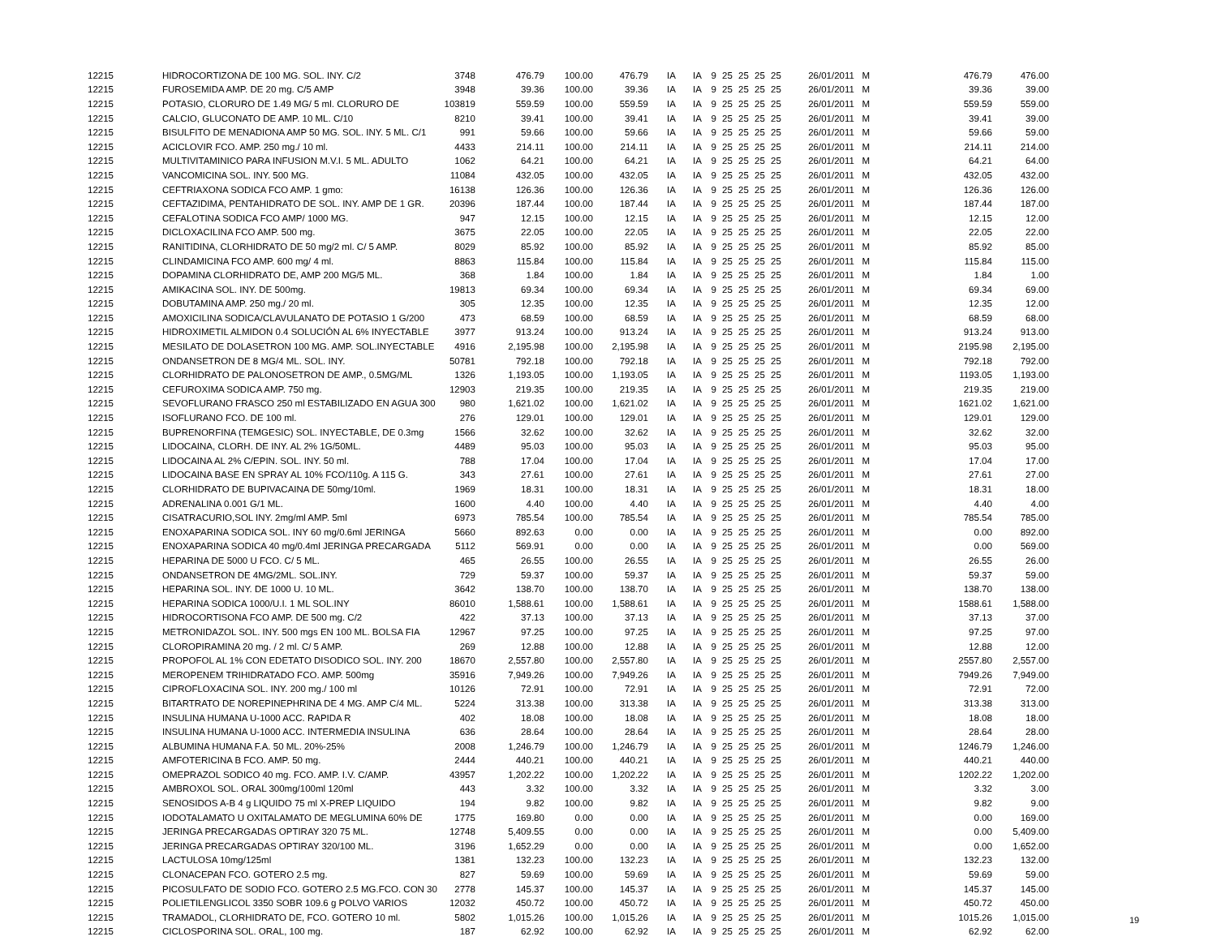| 12215 | HIDROCORTIZONA DE 100 MG. SOL. INY. C/2 | 3748 | 476.79 | 100.00 | 476.79 | IA | IA | 9 | 25 | 25 | 25 | 25 | 26/01/2011 | M | 476.79 | 476.00 |
| 12215 | FUROSEMIDA AMP. DE 20 mg. C/5 AMP | 3948 | 39.36 | 100.00 | 39.36 | IA | IA | 9 | 25 | 25 | 25 | 25 | 26/01/2011 | M | 39.36 | 39.00 |
| 12215 | POTASIO, CLORURO DE 1.49 MG/ 5 ml. CLORURO DE | 103819 | 559.59 | 100.00 | 559.59 | IA | IA | 9 | 25 | 25 | 25 | 25 | 26/01/2011 | M | 559.59 | 559.00 |
| 12215 | CALCIO, GLUCONATO DE AMP. 10 ML. C/10 | 8210 | 39.41 | 100.00 | 39.41 | IA | IA | 9 | 25 | 25 | 25 | 25 | 26/01/2011 | M | 39.41 | 39.00 |
| 12215 | BISULFITO DE MENADIONA AMP 50 MG. SOL. INY. 5 ML. C/1 | 991 | 59.66 | 100.00 | 59.66 | IA | IA | 9 | 25 | 25 | 25 | 25 | 26/01/2011 | M | 59.66 | 59.00 |
| 12215 | ACICLOVIR FCO. AMP. 250 mg./ 10 ml. | 4433 | 214.11 | 100.00 | 214.11 | IA | IA | 9 | 25 | 25 | 25 | 25 | 26/01/2011 | M | 214.11 | 214.00 |
| 12215 | MULTIVITAMINICO PARA INFUSION M.V.I. 5 ML. ADULTO | 1062 | 64.21 | 100.00 | 64.21 | IA | IA | 9 | 25 | 25 | 25 | 25 | 26/01/2011 | M | 64.21 | 64.00 |
| 12215 | VANCOMICINA SOL. INY. 500 MG. | 11084 | 432.05 | 100.00 | 432.05 | IA | IA | 9 | 25 | 25 | 25 | 25 | 26/01/2011 | M | 432.05 | 432.00 |
| 12215 | CEFTRIAXONA SODICA FCO AMP. 1 gmo: | 16138 | 126.36 | 100.00 | 126.36 | IA | IA | 9 | 25 | 25 | 25 | 25 | 26/01/2011 | M | 126.36 | 126.00 |
| 12215 | CEFTAZIDIMA, PENTAHIDRATO DE SOL. INY. AMP DE 1 GR. | 20396 | 187.44 | 100.00 | 187.44 | IA | IA | 9 | 25 | 25 | 25 | 25 | 26/01/2011 | M | 187.44 | 187.00 |
| 12215 | CEFALOTINA SODICA FCO AMP/ 1000 MG. | 947 | 12.15 | 100.00 | 12.15 | IA | IA | 9 | 25 | 25 | 25 | 25 | 26/01/2011 | M | 12.15 | 12.00 |
| 12215 | DICLOXACILINA FCO AMP. 500 mg. | 3675 | 22.05 | 100.00 | 22.05 | IA | IA | 9 | 25 | 25 | 25 | 25 | 26/01/2011 | M | 22.05 | 22.00 |
| 12215 | RANITIDINA, CLORHIDRATO DE 50 mg/2 ml. C/ 5 AMP. | 8029 | 85.92 | 100.00 | 85.92 | IA | IA | 9 | 25 | 25 | 25 | 25 | 26/01/2011 | M | 85.92 | 85.00 |
| 12215 | CLINDAMICINA FCO AMP. 600 mg/ 4 ml. | 8863 | 115.84 | 100.00 | 115.84 | IA | IA | 9 | 25 | 25 | 25 | 25 | 26/01/2011 | M | 115.84 | 115.00 |
| 12215 | DOPAMINA CLORHIDRATO DE, AMP 200 MG/5 ML. | 368 | 1.84 | 100.00 | 1.84 | IA | IA | 9 | 25 | 25 | 25 | 25 | 26/01/2011 | M | 1.84 | 1.00 |
| 12215 | AMIKACINA SOL. INY. DE 500mg. | 19813 | 69.34 | 100.00 | 69.34 | IA | IA | 9 | 25 | 25 | 25 | 25 | 26/01/2011 | M | 69.34 | 69.00 |
| 12215 | DOBUTAMINA AMP. 250 mg./ 20 ml. | 305 | 12.35 | 100.00 | 12.35 | IA | IA | 9 | 25 | 25 | 25 | 25 | 26/01/2011 | M | 12.35 | 12.00 |
| 12215 | AMOXICILINA SODICA/CLAVULANATO DE POTASIO 1 G/200 | 473 | 68.59 | 100.00 | 68.59 | IA | IA | 9 | 25 | 25 | 25 | 25 | 26/01/2011 | M | 68.59 | 68.00 |
| 12215 | HIDROXIMETIL ALMIDON 0.4 SOLUCIÓN AL 6% INYECTABLE | 3977 | 913.24 | 100.00 | 913.24 | IA | IA | 9 | 25 | 25 | 25 | 25 | 26/01/2011 | M | 913.24 | 913.00 |
| 12215 | MESILATO DE DOLASETRON 100 MG. AMP. SOL.INYECTABLE | 4916 | 2,195.98 | 100.00 | 2,195.98 | IA | IA | 9 | 25 | 25 | 25 | 25 | 26/01/2011 | M | 2195.98 | 2,195.00 |
| 12215 | ONDANSETRON DE 8 MG/4 ML. SOL. INY. | 50781 | 792.18 | 100.00 | 792.18 | IA | IA | 9 | 25 | 25 | 25 | 25 | 26/01/2011 | M | 792.18 | 792.00 |
| 12215 | CLORHIDRATO DE PALONOSETRON DE AMP., 0.5MG/ML | 1326 | 1,193.05 | 100.00 | 1,193.05 | IA | IA | 9 | 25 | 25 | 25 | 25 | 26/01/2011 | M | 1193.05 | 1,193.00 |
| 12215 | CEFUROXIMA SODICA AMP. 750 mg. | 12903 | 219.35 | 100.00 | 219.35 | IA | IA | 9 | 25 | 25 | 25 | 25 | 26/01/2011 | M | 219.35 | 219.00 |
| 12215 | SEVOFLURANO FRASCO 250 ml ESTABILIZADO EN AGUA 300 | 980 | 1,621.02 | 100.00 | 1,621.02 | IA | IA | 9 | 25 | 25 | 25 | 25 | 26/01/2011 | M | 1621.02 | 1,621.00 |
| 12215 | ISOFLURANO FCO. DE 100 ml. | 276 | 129.01 | 100.00 | 129.01 | IA | IA | 9 | 25 | 25 | 25 | 25 | 26/01/2011 | M | 129.01 | 129.00 |
| 12215 | BUPRENORFINA (TEMGESIC) SOL. INYECTABLE, DE 0.3mg | 1566 | 32.62 | 100.00 | 32.62 | IA | IA | 9 | 25 | 25 | 25 | 25 | 26/01/2011 | M | 32.62 | 32.00 |
| 12215 | LIDOCAINA, CLORH. DE INY. AL 2% 1G/50ML. | 4489 | 95.03 | 100.00 | 95.03 | IA | IA | 9 | 25 | 25 | 25 | 25 | 26/01/2011 | M | 95.03 | 95.00 |
| 12215 | LIDOCAINA AL 2% C/EPIN. SOL. INY. 50 ml. | 788 | 17.04 | 100.00 | 17.04 | IA | IA | 9 | 25 | 25 | 25 | 25 | 26/01/2011 | M | 17.04 | 17.00 |
| 12215 | LIDOCAINA BASE EN SPRAY AL 10% FCO/110g. A 115 G. | 343 | 27.61 | 100.00 | 27.61 | IA | IA | 9 | 25 | 25 | 25 | 25 | 26/01/2011 | M | 27.61 | 27.00 |
| 12215 | CLORHIDRATO DE BUPIVACAINA DE 50mg/10ml. | 1969 | 18.31 | 100.00 | 18.31 | IA | IA | 9 | 25 | 25 | 25 | 25 | 26/01/2011 | M | 18.31 | 18.00 |
| 12215 | ADRENALINA 0.001 G/1 ML. | 1600 | 4.40 | 100.00 | 4.40 | IA | IA | 9 | 25 | 25 | 25 | 25 | 26/01/2011 | M | 4.40 | 4.00 |
| 12215 | CISATRACURIO,SOL INY. 2mg/ml AMP. 5ml | 6973 | 785.54 | 100.00 | 785.54 | IA | IA | 9 | 25 | 25 | 25 | 25 | 26/01/2011 | M | 785.54 | 785.00 |
| 12215 | ENOXAPARINA SODICA SOL. INY 60 mg/0.6ml JERINGA | 5660 | 892.63 | 0.00 | 0.00 | IA | IA | 9 | 25 | 25 | 25 | 25 | 26/01/2011 | M | 0.00 | 892.00 |
| 12215 | ENOXAPARINA SODICA 40 mg/0.4ml JERINGA PRECARGADA | 5112 | 569.91 | 0.00 | 0.00 | IA | IA | 9 | 25 | 25 | 25 | 25 | 26/01/2011 | M | 0.00 | 569.00 |
| 12215 | HEPARINA DE 5000 U FCO. C/ 5 ML. | 465 | 26.55 | 100.00 | 26.55 | IA | IA | 9 | 25 | 25 | 25 | 25 | 26/01/2011 | M | 26.55 | 26.00 |
| 12215 | ONDANSETRON DE 4MG/2ML. SOL.INY. | 729 | 59.37 | 100.00 | 59.37 | IA | IA | 9 | 25 | 25 | 25 | 25 | 26/01/2011 | M | 59.37 | 59.00 |
| 12215 | HEPARINA SOL. INY. DE 1000 U. 10 ML. | 3642 | 138.70 | 100.00 | 138.70 | IA | IA | 9 | 25 | 25 | 25 | 25 | 26/01/2011 | M | 138.70 | 138.00 |
| 12215 | HEPARINA SODICA 1000/U.I. 1 ML SOL.INY | 86010 | 1,588.61 | 100.00 | 1,588.61 | IA | IA | 9 | 25 | 25 | 25 | 25 | 26/01/2011 | M | 1588.61 | 1,588.00 |
| 12215 | HIDROCORTISONA FCO AMP. DE 500 mg. C/2 | 422 | 37.13 | 100.00 | 37.13 | IA | IA | 9 | 25 | 25 | 25 | 25 | 26/01/2011 | M | 37.13 | 37.00 |
| 12215 | METRONIDAZOL SOL. INY. 500 mgs EN 100 ML. BOLSA FIA | 12967 | 97.25 | 100.00 | 97.25 | IA | IA | 9 | 25 | 25 | 25 | 25 | 26/01/2011 | M | 97.25 | 97.00 |
| 12215 | CLOROPIRAMINA 20 mg. / 2 ml. C/ 5 AMP. | 269 | 12.88 | 100.00 | 12.88 | IA | IA | 9 | 25 | 25 | 25 | 25 | 26/01/2011 | M | 12.88 | 12.00 |
| 12215 | PROPOFOL AL 1% CON EDETATO DISODICO SOL. INY. 200 | 18670 | 2,557.80 | 100.00 | 2,557.80 | IA | IA | 9 | 25 | 25 | 25 | 25 | 26/01/2011 | M | 2557.80 | 2,557.00 |
| 12215 | MEROPENEM TRIHIDRATADO FCO. AMP. 500mg | 35916 | 7,949.26 | 100.00 | 7,949.26 | IA | IA | 9 | 25 | 25 | 25 | 25 | 26/01/2011 | M | 7949.26 | 7,949.00 |
| 12215 | CIPROFLOXACINA SOL. INY. 200 mg./ 100 ml | 10126 | 72.91 | 100.00 | 72.91 | IA | IA | 9 | 25 | 25 | 25 | 25 | 26/01/2011 | M | 72.91 | 72.00 |
| 12215 | BITARTRATO DE NOREPINEPHRINA DE 4 MG. AMP C/4 ML. | 5224 | 313.38 | 100.00 | 313.38 | IA | IA | 9 | 25 | 25 | 25 | 25 | 26/01/2011 | M | 313.38 | 313.00 |
| 12215 | INSULINA HUMANA U-1000 ACC. RAPIDA R | 402 | 18.08 | 100.00 | 18.08 | IA | IA | 9 | 25 | 25 | 25 | 25 | 26/01/2011 | M | 18.08 | 18.00 |
| 12215 | INSULINA HUMANA U-1000 ACC. INTERMEDIA INSULINA | 636 | 28.64 | 100.00 | 28.64 | IA | IA | 9 | 25 | 25 | 25 | 25 | 26/01/2011 | M | 28.64 | 28.00 |
| 12215 | ALBUMINA HUMANA F.A. 50 ML. 20%-25% | 2008 | 1,246.79 | 100.00 | 1,246.79 | IA | IA | 9 | 25 | 25 | 25 | 25 | 26/01/2011 | M | 1246.79 | 1,246.00 |
| 12215 | AMFOTERICINA B FCO. AMP. 50 mg. | 2444 | 440.21 | 100.00 | 440.21 | IA | IA | 9 | 25 | 25 | 25 | 25 | 26/01/2011 | M | 440.21 | 440.00 |
| 12215 | OMEPRAZOL SODICO 40 mg. FCO. AMP. I.V. C/AMP. | 43957 | 1,202.22 | 100.00 | 1,202.22 | IA | IA | 9 | 25 | 25 | 25 | 25 | 26/01/2011 | M | 1202.22 | 1,202.00 |
| 12215 | AMBROXOL SOL. ORAL 300mg/100ml 120ml | 443 | 3.32 | 100.00 | 3.32 | IA | IA | 9 | 25 | 25 | 25 | 25 | 26/01/2011 | M | 3.32 | 3.00 |
| 12215 | SENOSIDOS A-B 4 g LIQUIDO 75 ml X-PREP LIQUIDO | 194 | 9.82 | 100.00 | 9.82 | IA | IA | 9 | 25 | 25 | 25 | 25 | 26/01/2011 | M | 9.82 | 9.00 |
| 12215 | IODOTALAMATO U OXITALAMATO DE MEGLUMINA 60% DE | 1775 | 169.80 | 0.00 | 0.00 | IA | IA | 9 | 25 | 25 | 25 | 25 | 26/01/2011 | M | 0.00 | 169.00 |
| 12215 | JERINGA PRECARGADAS OPTIRAY 320 75 ML. | 12748 | 5,409.55 | 0.00 | 0.00 | IA | IA | 9 | 25 | 25 | 25 | 25 | 26/01/2011 | M | 0.00 | 5,409.00 |
| 12215 | JERINGA PRECARGADAS OPTIRAY 320/100 ML. | 3196 | 1,652.29 | 0.00 | 0.00 | IA | IA | 9 | 25 | 25 | 25 | 25 | 26/01/2011 | M | 0.00 | 1,652.00 |
| 12215 | LACTULOSA 10mg/125ml | 1381 | 132.23 | 100.00 | 132.23 | IA | IA | 9 | 25 | 25 | 25 | 25 | 26/01/2011 | M | 132.23 | 132.00 |
| 12215 | CLONACEPAN FCO. GOTERO 2.5 mg. | 827 | 59.69 | 100.00 | 59.69 | IA | IA | 9 | 25 | 25 | 25 | 25 | 26/01/2011 | M | 59.69 | 59.00 |
| 12215 | PICOSULFATO DE SODIO FCO. GOTERO 2.5 MG.FCO. CON 30 | 2778 | 145.37 | 100.00 | 145.37 | IA | IA | 9 | 25 | 25 | 25 | 25 | 26/01/2011 | M | 145.37 | 145.00 |
| 12215 | POLIETILENGLICOL 3350 SOBR 109.6 g POLVO VARIOS | 12032 | 450.72 | 100.00 | 450.72 | IA | IA | 9 | 25 | 25 | 25 | 25 | 26/01/2011 | M | 450.72 | 450.00 |
| 12215 | TRAMADOL, CLORHIDRATO DE, FCO. GOTERO 10 ml. | 5802 | 1,015.26 | 100.00 | 1,015.26 | IA | IA | 9 | 25 | 25 | 25 | 25 | 26/01/2011 | M | 1015.26 | 1,015.00 |
| 12215 | CICLOSPORINA SOL. ORAL, 100 mg. | 187 | 62.92 | 100.00 | 62.92 | IA | IA | 9 | 25 | 25 | 25 | 25 | 26/01/2011 | M | 62.92 | 62.00 |
19